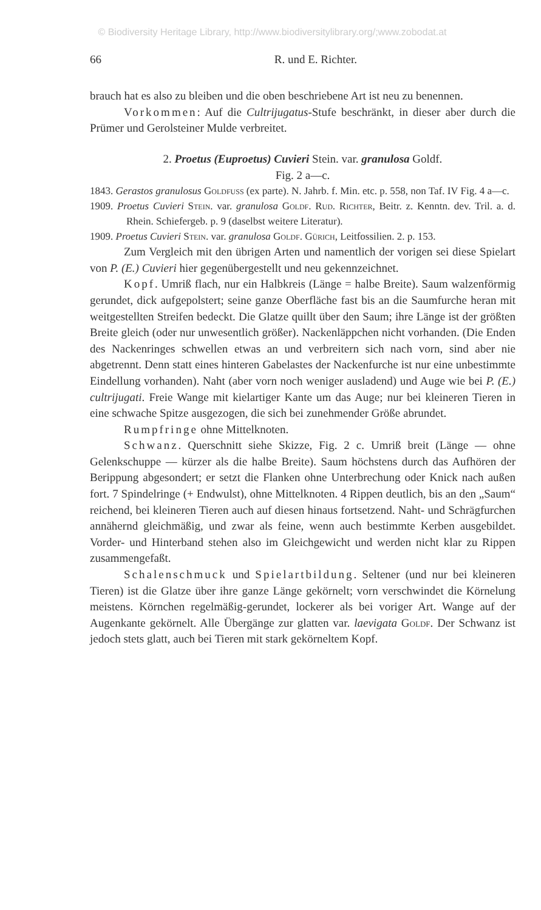© Biodiversity Heritage Library, http://www.biodiversitylibrary.org/;www.zobodat.at
66 R. und E. Richter.
brauch hat es also zu bleiben und die oben beschriebene Art ist neu zu benennen.
Vorkommen: Auf die Cultrijugatus-Stufe beschränkt, in dieser aber durch die Prümer und Gerolsteiner Mulde verbreitet.
2. Proetus (Euproetus) Cuvieri Stein. var. granulosa Goldf.
Fig. 2 a—c.
1843. Gerastos granulosus Goldfuss (ex parte). N. Jahrb. f. Min. etc. p. 558, non Taf. IV Fig. 4 a—c.
1909. Proetus Cuvieri Stein. var. granulosa Goldf. Rud. Richter, Beitr. z. Kenntn. dev. Tril. a. d. Rhein. Schiefergeb. p. 9 (daselbst weitere Literatur).
1909. Proetus Cuvieri Stein. var. granulosa Goldf. Gürich, Leitfossilien. 2. p. 153.
Zum Vergleich mit den übrigen Arten und namentlich der vorigen sei diese Spielart von P. (E.) Cuvieri hier gegenübergestellt und neu gekennzeichnet.
Kopf. Umriß flach, nur ein Halbkreis (Länge = halbe Breite). Saum walzenförmig gerundet, dick aufgepolstert; seine ganze Oberfläche fast bis an die Saumfurche heran mit weitgestellten Streifen bedeckt. Die Glatze quillt über den Saum; ihre Länge ist der größten Breite gleich (oder nur unwesentlich größer). Nackenläppchen nicht vorhanden. (Die Enden des Nackenringes schwellen etwas an und verbreitern sich nach vorn, sind aber nie abgetrennt. Denn statt eines hinteren Gabelastes der Nackenfurche ist nur eine unbestimmte Eindellung vorhanden). Naht (aber vorn noch weniger ausladend) und Auge wie bei P. (E.) cultrijugati. Freie Wange mit kielartiger Kante um das Auge; nur bei kleineren Tieren in eine schwache Spitze ausgezogen, die sich bei zunehmender Größe abrundet.
Rumpfringe ohne Mittelknoten.
Schwanz. Querschnitt siehe Skizze, Fig. 2 c. Umriß breit (Länge — ohne Gelenkschuppe — kürzer als die halbe Breite). Saum höchstens durch das Aufhören der Berippung abgesondert; er setzt die Flanken ohne Unterbrechung oder Knick nach außen fort. 7 Spindelringe (+ Endwulst), ohne Mittelknoten. 4 Rippen deutlich, bis an den „Saum“ reichend, bei kleineren Tieren auch auf diesen hinaus fortsetzend. Naht- und Schrägfurchen annähernd gleichmäßig, und zwar als feine, wenn auch bestimmte Kerben ausgebildet. Vorder- und Hinterband stehen also im Gleichgewicht und werden nicht klar zu Rippen zusammengefaßt.
Schalenschmuck und Spielartbildung. Seltener (und nur bei kleineren Tieren) ist die Glatze über ihre ganze Länge gekörnelt; vorn verschwindet die Körnelung meistens. Körnchen regelmäßig-gerundet, lockerer als bei voriger Art. Wange auf der Augenkante gekörnelt. Alle Übergänge zur glatten var. laevigata Goldf. Der Schwanz ist jedoch stets glatt, auch bei Tieren mit stark gekörneltem Kopf.